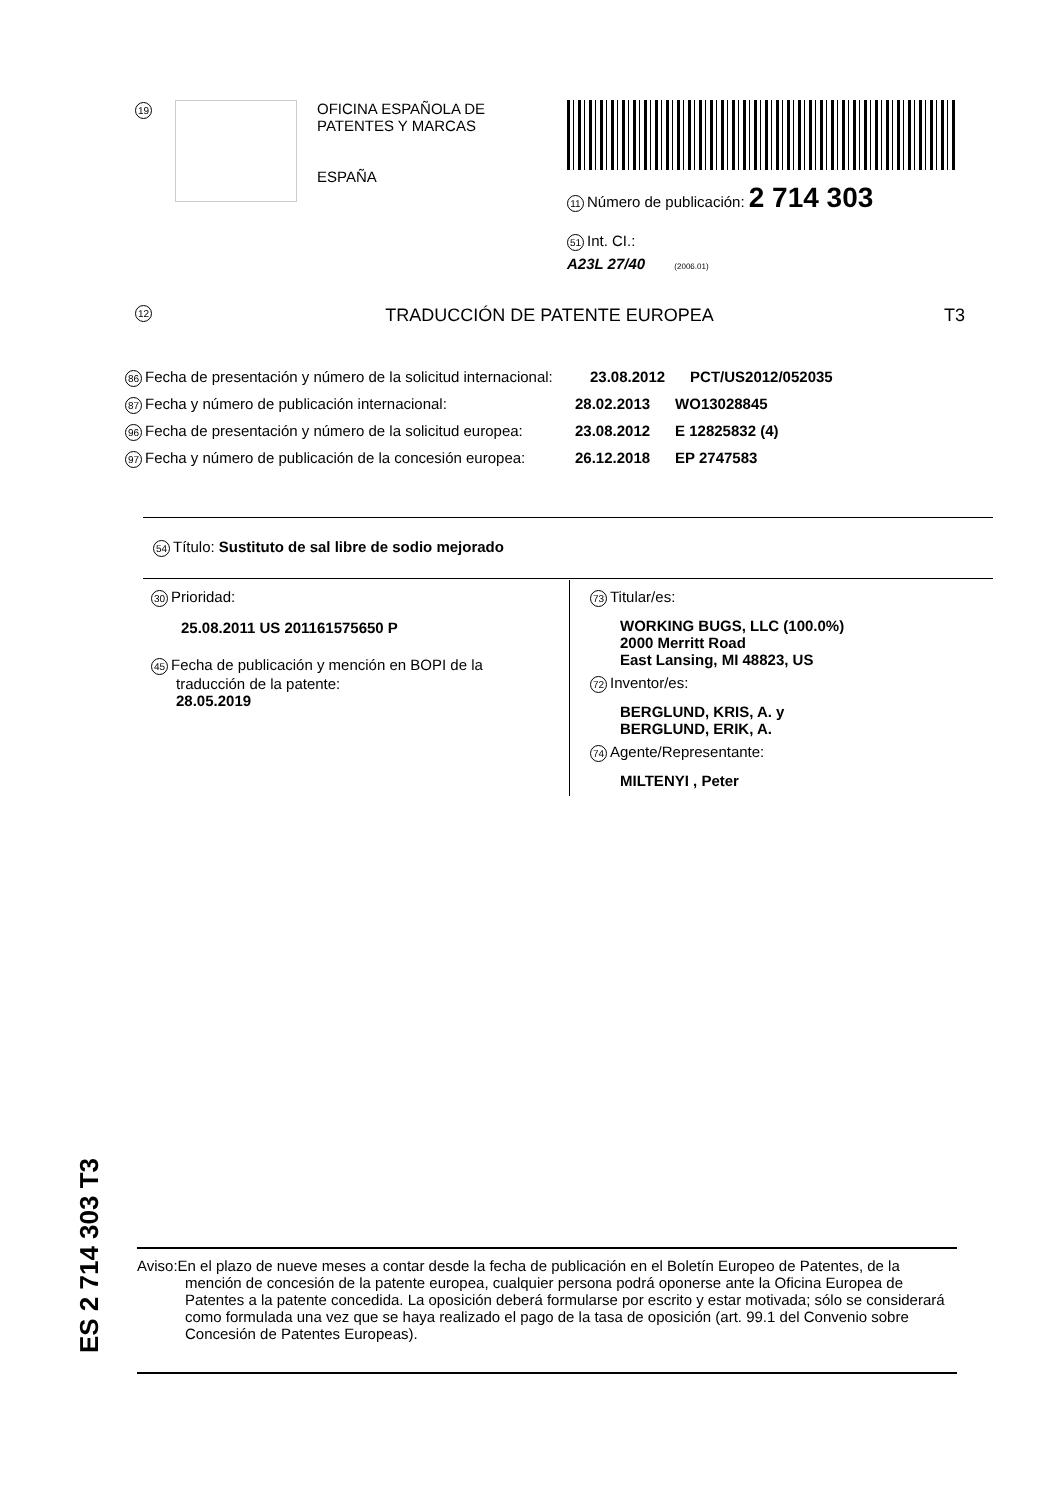19
OFICINA ESPAÑOLA DE
PATENTES Y MARCAS
ESPAÑA
11 Número de publicación: 2 714 303
51 Int. CI.:
A23L 27/40 (2006.01)
12 TRADUCCIÓN DE PATENTE EUROPEA T3
86 Fecha de presentación y número de la solicitud internacional: 23.08.2012 PCT/US2012/052035
87 Fecha y número de publicación internacional: 28.02.2013 WO13028845
96 Fecha de presentación y número de la solicitud europea: 23.08.2012 E 12825832 (4)
97 Fecha y número de publicación de la concesión europea: 26.12.2018 EP 2747583
54 Título: Sustituto de sal libre de sodio mejorado
30 Prioridad:
25.08.2011 US 201161575650 P
45 Fecha de publicación y mención en BOPI de la
traducción de la patente:
28.05.2019
73 Titular/es:
WORKING BUGS, LLC (100.0%)
2000 Merritt Road
East Lansing, MI 48823, US
72 Inventor/es:
BERGLUND, KRIS, A. y
BERGLUND, ERIK, A.
74 Agente/Representante:
MILTENYI , Peter
ES 2 714 303 T3
Aviso:En el plazo de nueve meses a contar desde la fecha de publicación en el Boletín Europeo de Patentes, de la mención de concesión de la patente europea, cualquier persona podrá oponerse ante la Oficina Europea de Patentes a la patente concedida. La oposición deberá formularse por escrito y estar motivada; sólo se considerará como formulada una vez que se haya realizado el pago de la tasa de oposición (art. 99.1 del Convenio sobre Concesión de Patentes Europeas).